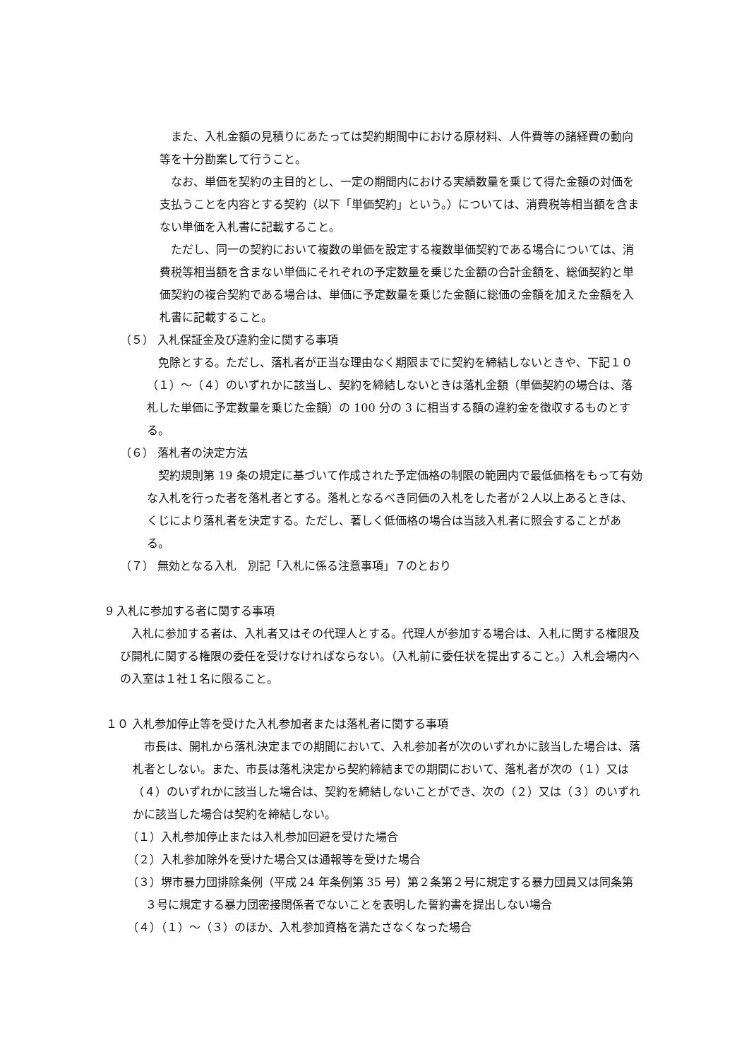また、入札金額の見積りにあたっては契約期間中における原材料、人件費等の諸経費の動向等を十分勘案して行うこと。
なお、単価を契約の主目的とし、一定の期間内における実績数量を乗じて得た金額の対価を支払うことを内容とする契約（以下「単価契約」という。）については、消費税等相当額を含まない単価を入札書に記載すること。
ただし、同一の契約において複数の単価を設定する複数単価契約である場合については、消費税等相当額を含まない単価にそれぞれの予定数量を乗じた金額の合計金額を、総価契約と単価契約の複合契約である場合は、単価に予定数量を乗じた金額に総価の金額を加えた金額を入札書に記載すること。
（５） 入札保証金及び違約金に関する事項
免除とする。ただし、落札者が正当な理由なく期限までに契約を締結しないときや、下記１０（１）～（４）のいずれかに該当し、契約を締結しないときは落札金額（単価契約の場合は、落札した単価に予定数量を乗じた金額）の 100 分の 3 に相当する額の違約金を徴収するものとする。
（６） 落札者の決定方法
契約規則第 19 条の規定に基づいて作成された予定価格の制限の範囲内で最低価格をもって有効な入札を行った者を落札者とする。落札となるべき同価の入札をした者が２人以上あるときは、くじにより落札者を決定する。ただし、著しく低価格の場合は当該入札者に照会することがある。
（７） 無効となる入札　別記「入札に係る注意事項」７のとおり
9 入札に参加する者に関する事項
入札に参加する者は、入札者又はその代理人とする。代理人が参加する場合は、入札に関する権限及び開札に関する権限の委任を受けなければならない。（入札前に委任状を提出すること。）入札会場内への入室は１社１名に限ること。
１０ 入札参加停止等を受けた入札参加者または落札者に関する事項
市長は、開札から落札決定までの期間において、入札参加者が次のいずれかに該当した場合は、落札者としない。また、市長は落札決定から契約締結までの期間において、落札者が次の（１）又は（４）のいずれかに該当した場合は、契約を締結しないことができ、次の（２）又は（３）のいずれかに該当した場合は契約を締結しない。
（１）入札参加停止または入札参加回避を受けた場合
（２）入札参加除外を受けた場合又は通報等を受けた場合
（３）堺市暴力団排除条例（平成 24 年条例第 35 号）第２条第２号に規定する暴力団員又は同条第３号に規定する暴力団密接関係者でないことを表明した誓約書を提出しない場合
（４）（１）～（３）のほか、入札参加資格を満たさなくなった場合